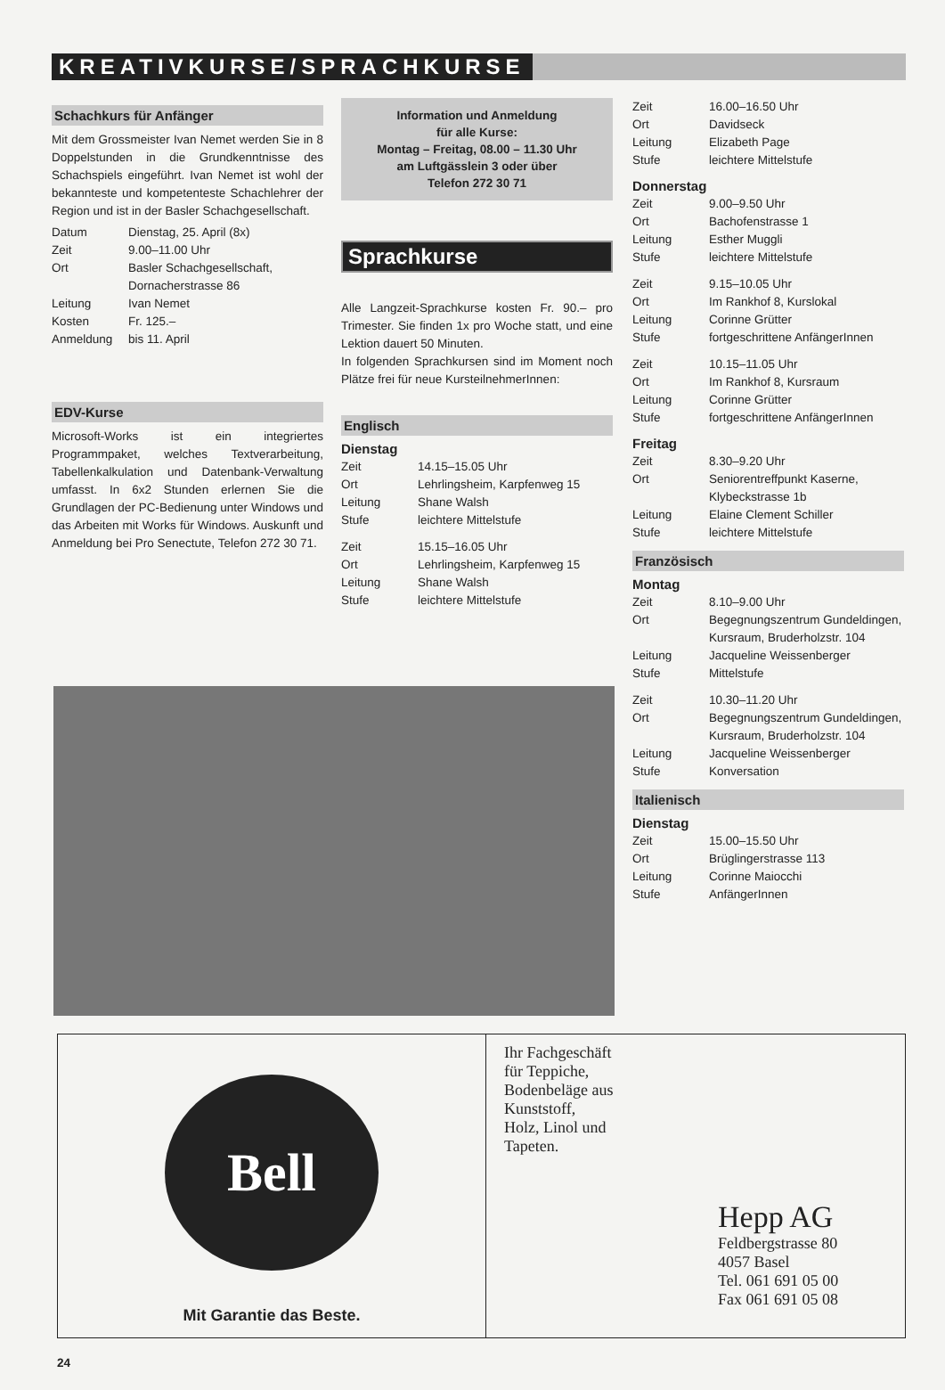KREATIVKURSE/SPRACHKURSE
Schachkurs für Anfänger
Mit dem Grossmeister Ivan Nemet werden Sie in 8 Doppelstunden in die Grundkenntnisse des Schachspiels eingeführt. Ivan Nemet ist wohl der bekannteste und kompetenteste Schachlehrer der Region und ist in der Basler Schachgesellschaft.
| Datum | Dienstag, 25. April (8x) |
| Zeit | 9.00–11.00 Uhr |
| Ort | Basler Schachgesellschaft, Dornacherstrasse 86 |
| Leitung | Ivan Nemet |
| Kosten | Fr. 125.– |
| Anmeldung | bis 11. April |
EDV-Kurse
Microsoft-Works ist ein integriertes Programmpaket, welches Textverarbeitung, Tabellenkalkulation und Datenbank-Verwaltung umfasst. In 6x2 Stunden erlernen Sie die Grundlagen der PC-Bedienung unter Windows und das Arbeiten mit Works für Windows. Auskunft und Anmeldung bei Pro Senectute, Telefon 272 30 71.
Information und Anmeldung
für alle Kurse:
Montag – Freitag, 08.00 – 11.30 Uhr
am Luftgässlein 3 oder über
Telefon 272 30 71
Sprachkurse
Alle Langzeit-Sprachkurse kosten Fr. 90.– pro Trimester. Sie finden 1x pro Woche statt, und eine Lektion dauert 50 Minuten.
In folgenden Sprachkursen sind im Moment noch Plätze frei für neue KursteilnehmerInnen:
Englisch
Dienstag
| Zeit | 14.15–15.05 Uhr |
| Ort | Lehrlingsheim, Karpfenweg 15 |
| Leitung | Shane Walsh |
| Stufe | leichtere Mittelstufe |
| Zeit | 15.15–16.05 Uhr |
| Ort | Lehrlingsheim, Karpfenweg 15 |
| Leitung | Shane Walsh |
| Stufe | leichtere Mittelstufe |
| Zeit | 16.00–16.50 Uhr |
| Ort | Davidseck |
| Leitung | Elizabeth Page |
| Stufe | leichtere Mittelstufe |
Donnerstag
| Zeit | 9.00–9.50 Uhr |
| Ort | Bachofenstrasse 1 |
| Leitung | Esther Muggli |
| Stufe | leichtere Mittelstufe |
| Zeit | 9.15–10.05 Uhr |
| Ort | Im Rankhof 8, Kurslokal |
| Leitung | Corinne Grütter |
| Stufe | fortgeschrittene AnfängerInnen |
| Zeit | 10.15–11.05 Uhr |
| Ort | Im Rankhof 8, Kursraum |
| Leitung | Corinne Grütter |
| Stufe | fortgeschrittene AnfängerInnen |
Freitag
| Zeit | 8.30–9.20 Uhr |
| Ort | Seniorentreffpunkt Kaserne, Klybeckstrasse 1b |
| Leitung | Elaine Clement Schiller |
| Stufe | leichtere Mittelstufe |
Französisch
Montag
| Zeit | 8.10–9.00 Uhr |
| Ort | Begegnungszentrum Gundeldingen, Kursraum, Bruderholzstr. 104 |
| Leitung | Jacqueline Weissenberger |
| Stufe | Mittelstufe |
| Zeit | 10.30–11.20 Uhr |
| Ort | Begegnungszentrum Gundeldingen, Kursraum, Bruderholzstr. 104 |
| Leitung | Jacqueline Weissenberger |
| Stufe | Konversation |
Italienisch
Dienstag
| Zeit | 15.00–15.50 Uhr |
| Ort | Brüglingerstrasse 113 |
| Leitung | Corinne Maiocchi |
| Stufe | AnfängerInnen |
Bell
Mit Garantie das Beste.
Ihr Fachgeschäft
für Teppiche,
Bodenbeläge aus
Kunststoff,
Holz, Linol und
Tapeten.
Hepp AG
Feldbergstrasse 80
4057 Basel
Tel. 061 691 05 00
Fax 061 691 05 08
24